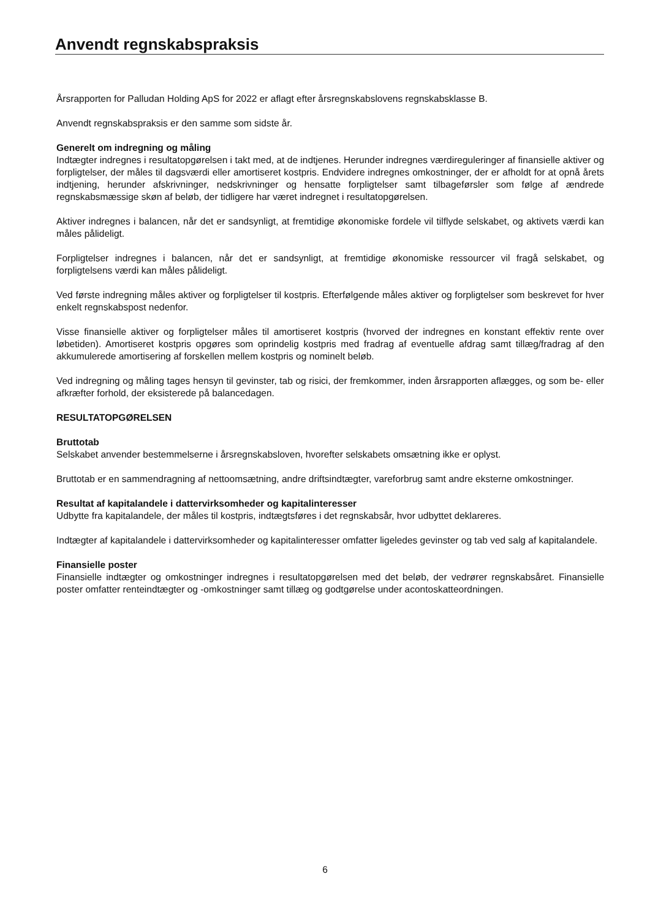Anvendt regnskabspraksis
Årsrapporten for Palludan Holding ApS for 2022 er aflagt efter årsregnskabslovens regnskabsklasse B.
Anvendt regnskabspraksis er den samme som sidste år.
Generelt om indregning og måling
Indtægter indregnes i resultatopgørelsen i takt med, at de indtjenes. Herunder indregnes værdireguleringer af finansielle aktiver og forpligtelser, der måles til dagsværdi eller amortiseret kostpris. Endvidere indregnes omkostninger, der er afholdt for at opnå årets indtjening, herunder afskrivninger, nedskrivninger og hensatte forpligtelser samt tilbageførsler som følge af ændrede regnskabsmæssige skøn af beløb, der tidligere har været indregnet i resultatopgørelsen.
Aktiver indregnes i balancen, når det er sandsynligt, at fremtidige økonomiske fordele vil tilflyde selskabet, og aktivets værdi kan måles pålideligt.
Forpligtelser indregnes i balancen, når det er sandsynligt, at fremtidige økonomiske ressourcer vil fragå selskabet, og forpligtelsens værdi kan måles pålideligt.
Ved første indregning måles aktiver og forpligtelser til kostpris. Efterfølgende måles aktiver og forpligtelser som beskrevet for hver enkelt regnskabspost nedenfor.
Visse finansielle aktiver og forpligtelser måles til amortiseret kostpris (hvorved der indregnes en konstant effektiv rente over løbetiden). Amortiseret kostpris opgøres som oprindelig kostpris med fradrag af eventuelle afdrag samt tillæg/fradrag af den akkumulerede amortisering af forskellen mellem kostpris og nominelt beløb.
Ved indregning og måling tages hensyn til gevinster, tab og risici, der fremkommer, inden årsrapporten aflægges, og som be- eller afkræfter forhold, der eksisterede på balancedagen.
RESULTATOPGØRELSEN
Bruttotab
Selskabet anvender bestemmelserne i årsregnskabsloven, hvorefter selskabets omsætning ikke er oplyst.
Bruttotab er en sammendragning af nettoomsætning, andre driftsindtægter, vareforbrug samt andre eksterne omkostninger.
Resultat af kapitalandele i dattervirksomheder og kapitalinteresser
Udbytte fra kapitalandele, der måles til kostpris, indtægtsføres i det regnskabsår, hvor udbyttet deklareres.
Indtægter af kapitalandele i dattervirksomheder og kapitalinteresser omfatter ligeledes gevinster og tab ved salg af kapitalandele.
Finansielle poster
Finansielle indtægter og omkostninger indregnes i resultatopgørelsen med det beløb, der vedrører regnskabsåret. Finansielle poster omfatter renteindtægter og -omkostninger samt tillæg og godtgørelse under acontoskatteordningen.
6